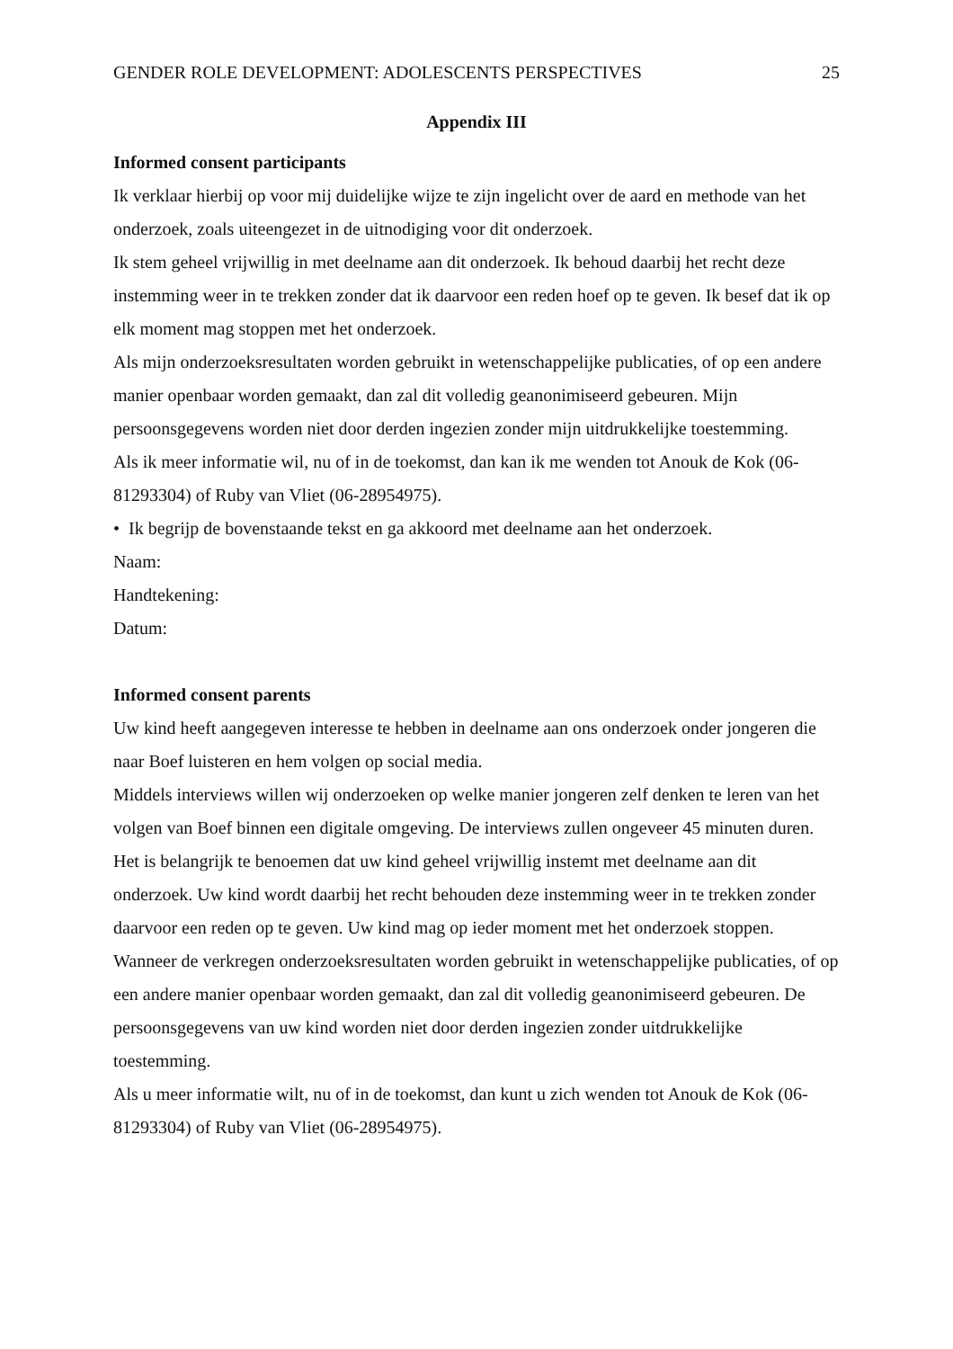GENDER ROLE DEVELOPMENT: ADOLESCENTS PERSPECTIVES 25
Appendix III
Informed consent participants
Ik verklaar hierbij op voor mij duidelijke wijze te zijn ingelicht over de aard en methode van het onderzoek, zoals uiteengezet in de uitnodiging voor dit onderzoek.
Ik stem geheel vrijwillig in met deelname aan dit onderzoek. Ik behoud daarbij het recht deze instemming weer in te trekken zonder dat ik daarvoor een reden hoef op te geven. Ik besef dat ik op elk moment mag stoppen met het onderzoek.
Als mijn onderzoeksresultaten worden gebruikt in wetenschappelijke publicaties, of op een andere manier openbaar worden gemaakt, dan zal dit volledig geanonimiseerd gebeuren. Mijn persoonsgegevens worden niet door derden ingezien zonder mijn uitdrukkelijke toestemming.
Als ik meer informatie wil, nu of in de toekomst, dan kan ik me wenden tot Anouk de Kok (06-81293304) of Ruby van Vliet (06-28954975).
• Ik begrijp de bovenstaande tekst en ga akkoord met deelname aan het onderzoek.
Naam:
Handtekening:
Datum:
Informed consent parents
Uw kind heeft aangegeven interesse te hebben in deelname aan ons onderzoek onder jongeren die naar Boef luisteren en hem volgen op social media.
Middels interviews willen wij onderzoeken op welke manier jongeren zelf denken te leren van het volgen van Boef binnen een digitale omgeving. De interviews zullen ongeveer 45 minuten duren.
Het is belangrijk te benoemen dat uw kind geheel vrijwillig instemt met deelname aan dit onderzoek. Uw kind wordt daarbij het recht behouden deze instemming weer in te trekken zonder daarvoor een reden op te geven. Uw kind mag op ieder moment met het onderzoek stoppen.
Wanneer de verkregen onderzoeksresultaten worden gebruikt in wetenschappelijke publicaties, of op een andere manier openbaar worden gemaakt, dan zal dit volledig geanonimiseerd gebeuren. De persoonsgegevens van uw kind worden niet door derden ingezien zonder uitdrukkelijke toestemming.
Als u meer informatie wilt, nu of in de toekomst, dan kunt u zich wenden tot Anouk de Kok (06-81293304) of Ruby van Vliet (06-28954975).